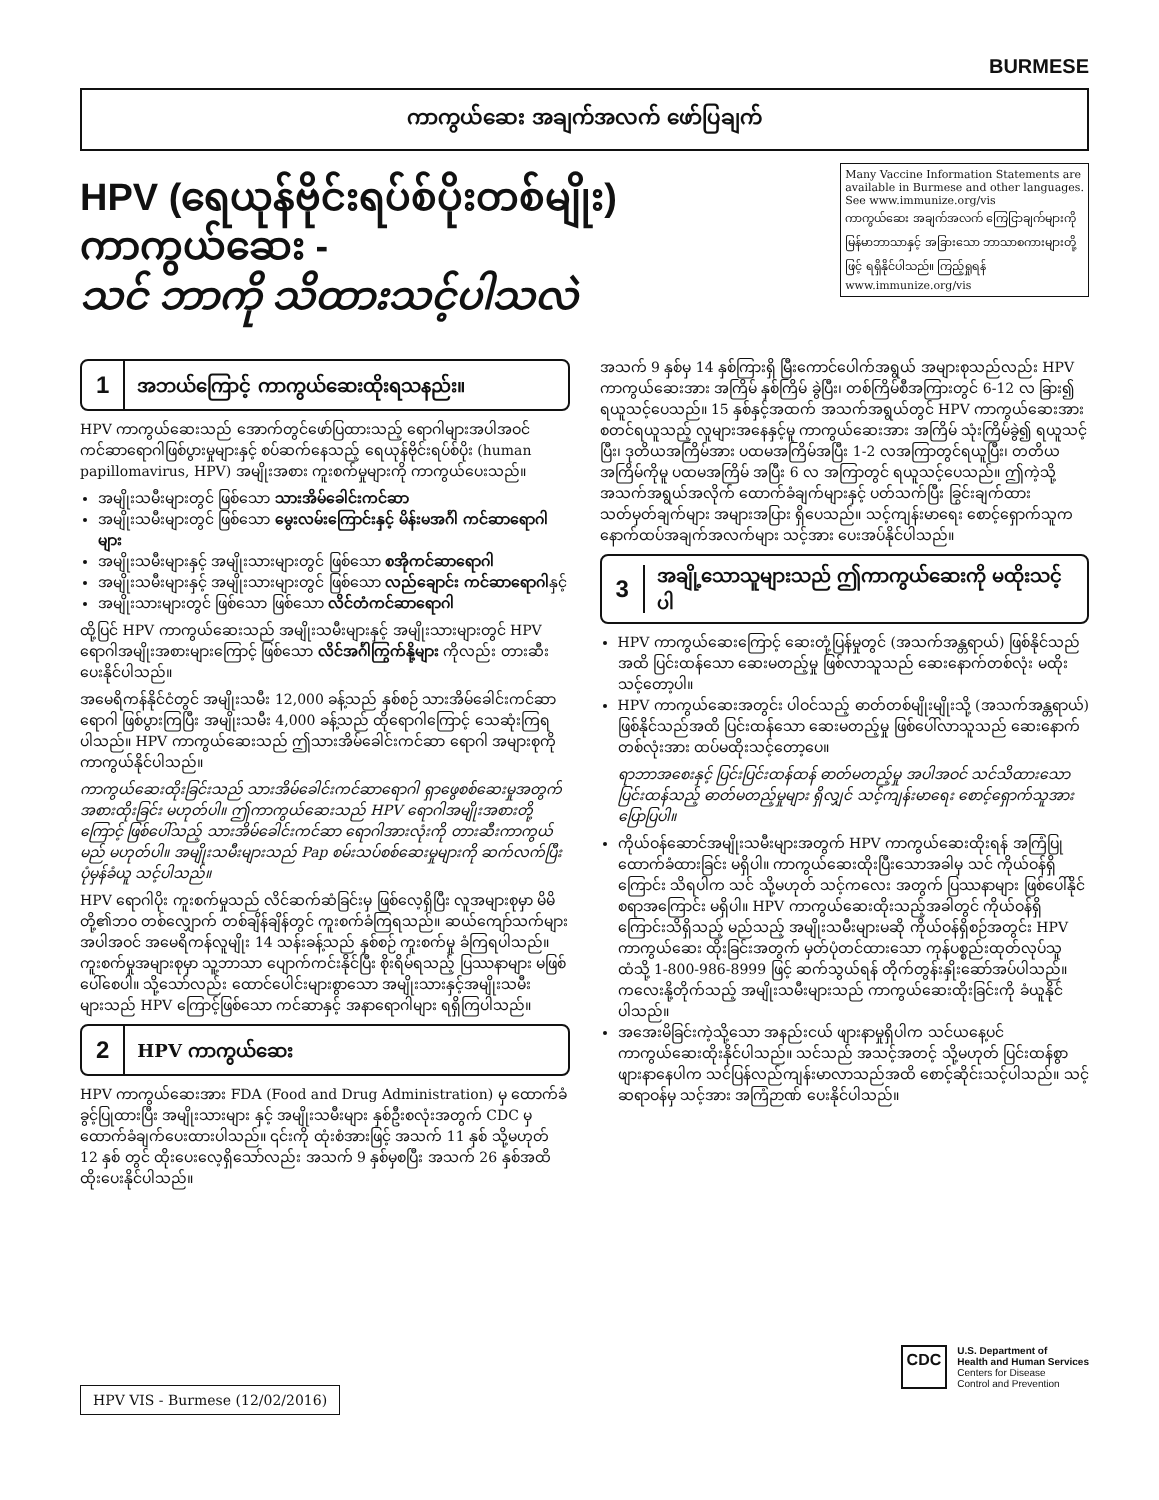BURMESE
ကာကွယ်ဆေး အချက်အလက် ဖော်ပြချက်
HPV (ရေယုန်ဗိုင်းရပ်စ်ပိုးတစ်မျိုး) ကာကွယ်ဆေး -
သင် ဘာကို သိထားသင့်ပါသလဲ
Many Vaccine Information Statements are available in Burmese and other languages. See www.immunize.org/vis
ကာကွယ်ဆေး အချက်အလက် ကြေငြာချက်များကို မြန်မာဘာသာနှင့် အခြားသော ဘာသာစကားများတို့ဖြင့် ရရှိနိုင်ပါသည်။ ကြည့်ရှုရန် www.immunize.org/vis
1
အဘယ်ကြောင့် ကာကွယ်ဆေးထိုးရသနည်း။
HPV ကာကွယ်ဆေးသည် အောက်တွင်ဖော်ပြထားသည့် ရောဂါများအပါအဝင် ကင်ဆာရောဂါဖြစ်ပွားမှုများနှင့် စပ်ဆက်နေသည့် ရေယုန်ဗိုင်းရပ်စ်ပိုး (human papillomavirus, HPV) အမျိုးအစား ကူးစက်မှုများကို ကာကွယ်ပေးသည်။
အမျိုးသမီးများတွင် ဖြစ်သော သားအိမ်ခေါင်းကင်ဆာ
အမျိုးသမီးများတွင် ဖြစ်သော မွေးလမ်းကြောင်းနှင့် မိန်းမအင်္ဂါ ကင်ဆာရောဂါများ
အမျိုးသမီးများနှင့် အမျိုးသားများတွင် ဖြစ်သော စအိုကင်ဆာရောဂါ
အမျိုးသမီးများနှင့် အမျိုးသားများတွင် ဖြစ်သော လည်ချောင်း ကင်ဆာရောဂါနှင့်
အမျိုးသားများတွင် ဖြစ်သော ဖြစ်သော လိင်တံကင်ဆာရောဂါ
ထို့ပြင် HPV ကာကွယ်ဆေးသည် အမျိုးသမီးများနှင့် အမျိုးသားများတွင် HPV ရောဂါအမျိုးအစားများကြောင့် ဖြစ်သော လိင်အင်္ဂါကြွက်နို့များ ကိုလည်း တားဆီးပေးနိုင်ပါသည်။
အမေရိကန်နိုင်ငံတွင် အမျိုးသမီး 12,000 ခန့်သည် နှစ်စဉ် သားအိမ်ခေါင်းကင်ဆာ ရောဂါ ဖြစ်ပွားကြပြီး အမျိုးသမီး 4,000 ခန့်သည် ထိုရောဂါကြောင့် သေဆုံးကြရပါသည်။ HPV ကာကွယ်ဆေးသည် ဤသားအိမ်ခေါင်းကင်ဆာ ရောဂါ အများစုကို ကာကွယ်နိုင်ပါသည်။
ကာကွယ်ဆေးထိုးခြင်းသည် သားအိမ်ခေါင်းကင်ဆာရောဂါ ရှာဖွေစစ်ဆေးမှုအတွက် အစားထိုးခြင်း မဟုတ်ပါ။ ဤကာကွယ်ဆေးသည် HPV ရောဂါအမျိုးအစားတို့ကြောင့် ဖြစ်ပေါ်သည့် သားအိမ်ခေါင်းကင်ဆာ ရောဂါအားလုံးကို တားဆီးကာကွယ်မည် မဟုတ်ပါ။ အမျိုးသမီးများသည် Pap စမ်းသပ်စစ်ဆေးမှုများကို ဆက်လက်ပြီး ပုံမှန်ခံယူ သင့်ပါသည်။
HPV ရောဂါပိုး ကူးစက်မှုသည် လိင်ဆက်ဆံခြင်းမှ ဖြစ်လေ့ရှိပြီး လူအများစုမှာ မိမိတို့၏ဘဝ တစ်လျှောက် တစ်ချိန်ချိန်တွင် ကူးစက်ခံကြရသည်။ ဆယ်ကျော်သက်များ အပါအဝင် အမေရိကန်လူမျိုး 14 သန်းခန့်သည် နှစ်စဉ် ကူးစက်မှု ခံကြရပါသည်။ ကူးစက်မှုအများစုမှာ သူ့ဘာသာ ပျောက်ကင်းနိုင်ပြီး စိုးရိမ်ရသည့် ပြဿနာများ မဖြစ်ပေါ်စေပါ။ သို့သော်လည်း ထောင်ပေါင်းများစွာသော အမျိုးသားနှင့်အမျိုးသမီးများသည် HPV ကြောင့်ဖြစ်သော ကင်ဆာနှင့် အနာရောဂါများ ရရှိကြပါသည်။
2
HPV ကာကွယ်ဆေး
HPV ကာကွယ်ဆေးအား FDA (Food and Drug Administration) မှ ထောက်ခံခွင့်ပြုထားပြီး အမျိုးသားများ နှင့် အမျိုးသမီးများ နှစ်ဦးစလုံးအတွက် CDC မှ ထောက်ခံချက်ပေးထားပါသည်။ ၎င်းကို ထုံးစံအားဖြင့် အသက် 11 နှစ် သို့မဟုတ် 12 နှစ် တွင် ထိုးပေးလေ့ရှိသော်လည်း အသက် 9 နှစ်မှစပြီး အသက် 26 နှစ်အထိ ထိုးပေးနိုင်ပါသည်။
အသက် 9 နှစ်မှ 14 နှစ်ကြားရှိ မြီးကောင်ပေါက်အရွယ် အများစုသည်လည်း HPV ကာကွယ်ဆေးအား အကြိမ် နှစ်ကြိမ် ခွဲပြီး၊ တစ်ကြိမ်စီအကြားတွင် 6-12 လ ခြား၍ ရယူသင့်ပေသည်။ 15 နှစ်နှင့်အထက် အသက်အရွယ်တွင် HPV ကာကွယ်ဆေးအား စတင်ရယူသည့် လူများအနေနှင့်မူ ကာကွယ်ဆေးအား အကြိမ် သုံးကြိမ်ခွဲ၍ ရယူသင့်ပြီး၊ ဒုတိယအကြိမ်အား ပထမအကြိမ်အပြီး 1-2 လအကြာတွင်ရယူပြီး၊ တတိယအကြိမ်ကိုမူ ပထမအကြိမ် အပြီး 6 လ အကြာတွင် ရယူသင့်ပေသည်။ ဤကဲ့သို့ အသက်အရွယ်အလိုက် ထောက်ခံချက်များနှင့် ပတ်သက်ပြီး ခြွင်းချက်ထား သတ်မှတ်ချက်များ အများအပြား ရှိပေသည်။ သင့်ကျန်းမာရေး စောင့်ရှောက်သူက နောက်ထပ်အချက်အလက်များ သင့်အား ပေးအပ်နိုင်ပါသည်။
3
အချို့သောသူများသည် ဤကာကွယ်ဆေးကို မထိုးသင့်ပါ
HPV ကာကွယ်ဆေးကြောင့် ဆေးတုံ့ပြန်မှုတွင် (အသက်အန္တရာယ်) ဖြစ်နိုင်သည်အထိ ပြင်းထန်သော ဆေးမတည့်မှု ဖြစ်လာသူသည် ဆေးနောက်တစ်လုံး မထိုးသင့်တော့ပါ။
HPV ကာကွယ်ဆေးအတွင်း ပါဝင်သည့် ဓာတ်တစ်မျိုးမျိုးသို့ (အသက်အန္တရာယ်) ဖြစ်နိုင်သည်အထိ ပြင်းထန်သော ဆေးမတည့်မှု ဖြစ်ပေါ်လာသူသည် ဆေးနောက်တစ်လုံးအား ထပ်မထိုးသင့်တော့ပေ။
ရာဘာအစေးနှင့် ပြင်းပြင်းထန်ထန် ဓာတ်မတည့်မှု အပါအဝင် သင်သိထားသော ပြင်းထန်သည့် ဓာတ်မတည့်မှုများ ရှိလျှင် သင့်ကျန်းမာရေး စောင့်ရှောက်သူအား ပြောပြပါ။
ကိုယ်ဝန်ဆောင်အမျိုးသမီးများအတွက် HPV ကာကွယ်ဆေးထိုးရန် အကြံပြု ထောက်ခံထားခြင်း မရှိပါ။ ကာကွယ်ဆေးထိုးပြီးသောအခါမှ သင် ကိုယ်ဝန်ရှိကြောင်း သိရပါက သင် သို့မဟုတ် သင့်ကလေး အတွက် ပြဿနာများ ဖြစ်ပေါ်နိုင်စရာအကြောင်း မရှိပါ။ HPV ကာကွယ်ဆေးထိုးသည့်အခါတွင် ကိုယ်ဝန်ရှိကြောင်းသိရှိသည့် မည်သည့် အမျိုးသမီးများမဆို ကိုယ်ဝန်ရှိစဉ်အတွင်း HPV ကာကွယ်ဆေး ထိုးခြင်းအတွက် မှတ်ပုံတင်ထားသော ကုန်ပစ္စည်းထုတ်လုပ်သူထံသို့ 1-800-986-8999 ဖြင့် ဆက်သွယ်ရန် တိုက်တွန်းနှိုးဆော်အပ်ပါသည်။ ကလေးနို့တိုက်သည့် အမျိုးသမီးများသည် ကာကွယ်ဆေးထိုးခြင်းကို ခံယူနိုင်ပါသည်။
အအေးမိခြင်းကဲ့သို့သော အနည်းငယ် ဖျားနာမှုရှိပါက သင်ယနေ့ပင် ကာကွယ်ဆေးထိုးနိုင်ပါသည်။ သင်သည် အသင့်အတင့် သို့မဟုတ် ပြင်းထန်စွာ ဖျားနာနေပါက သင်ပြန်လည်ကျန်းမာလာသည်အထိ စောင့်ဆိုင်းသင့်ပါသည်။ သင့်ဆရာဝန်မှ သင့်အား အကြံဉာဏ် ပေးနိုင်ပါသည်။
HPV VIS - Burmese (12/02/2016)
CDC
U.S. Department of
Health and Human Services
Centers for Disease
Control and Prevention